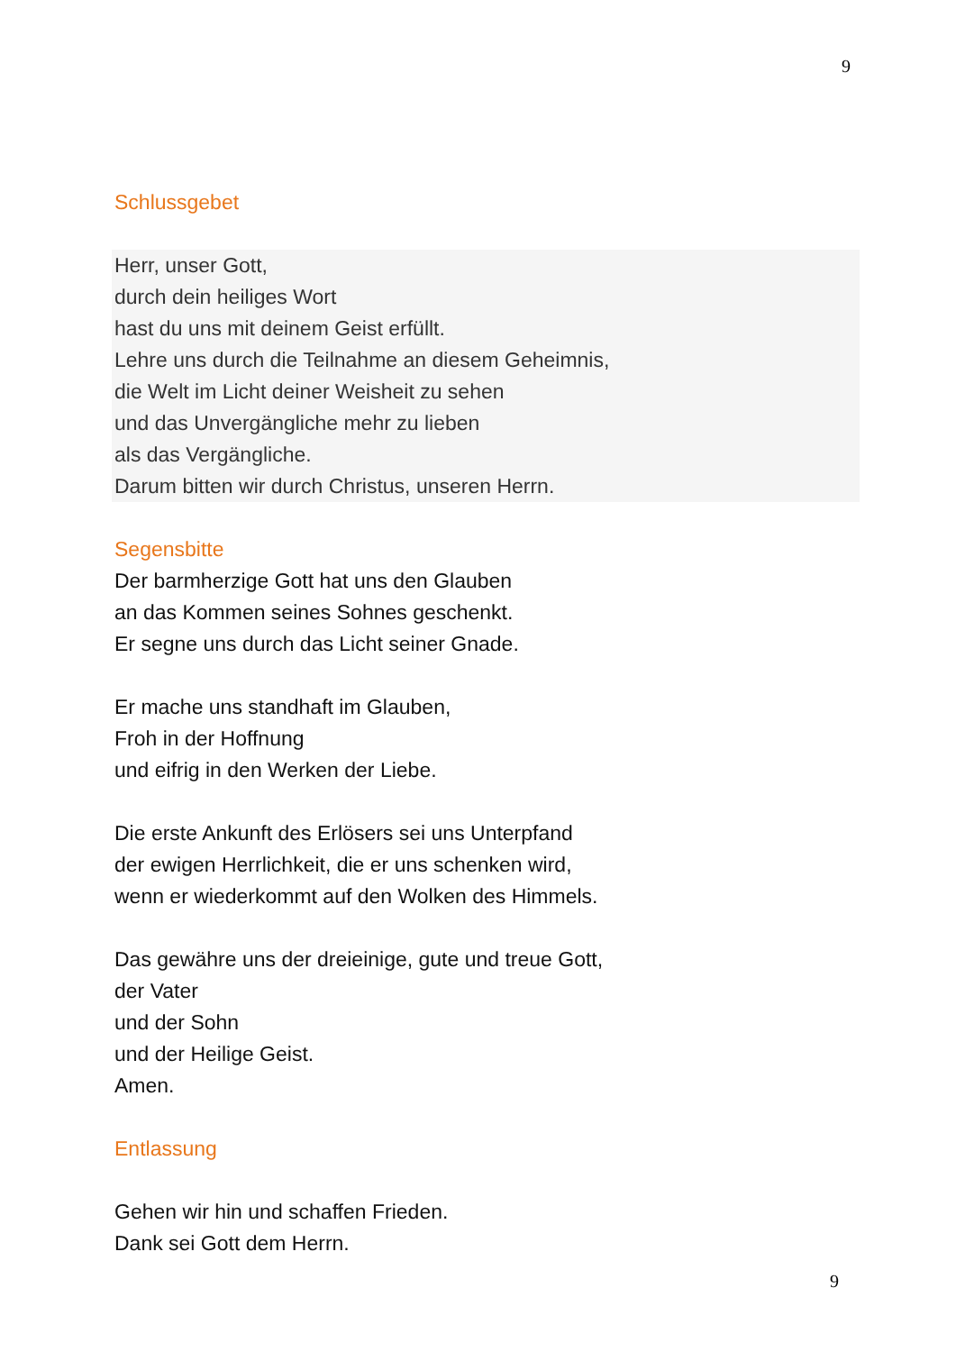9
Schlussgebet
Herr, unser Gott,
durch dein heiliges Wort
hast du uns mit deinem Geist erfüllt.
Lehre uns durch die Teilnahme an diesem Geheimnis,
die Welt im Licht deiner Weisheit zu sehen
und das Unvergängliche mehr zu lieben
als das Vergängliche.
Darum bitten wir durch Christus, unseren Herrn.
Segensbitte
Der barmherzige Gott hat uns den Glauben
an das Kommen seines Sohnes geschenkt.
Er segne uns durch das Licht seiner Gnade.
Er mache uns standhaft im Glauben,
Froh in der Hoffnung
und eifrig in den Werken der Liebe.
Die erste Ankunft des Erlösers sei uns Unterpfand
der ewigen Herrlichkeit, die er uns schenken wird,
wenn er wiederkommt auf den Wolken des Himmels.
Das gewähre uns der dreieinige, gute und treue Gott,
der Vater
und der Sohn
und der Heilige Geist.
Amen.
Entlassung
Gehen wir hin und schaffen Frieden.
Dank sei Gott dem Herrn.
9